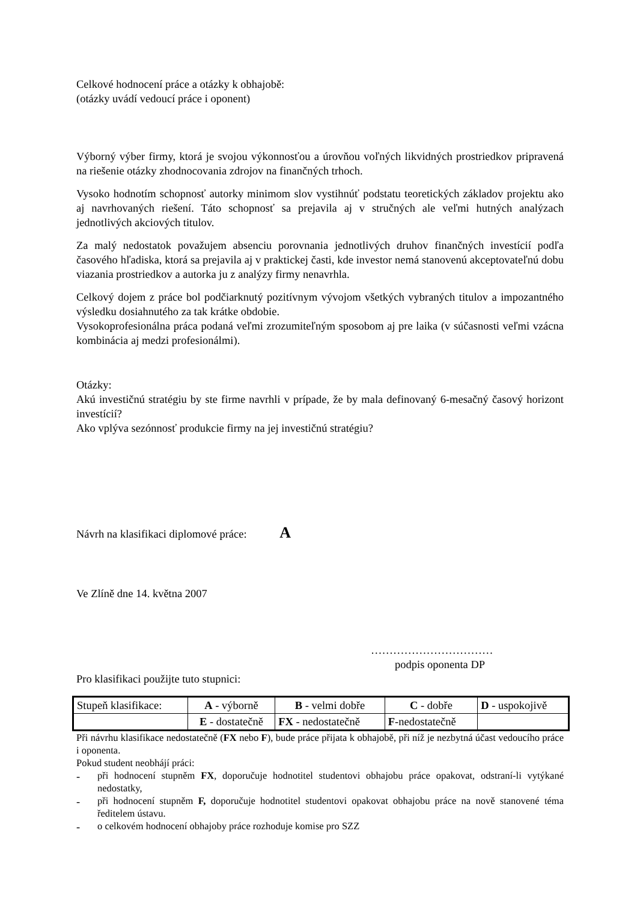Celkové hodnocení práce a otázky k obhajobě:
(otázky uvádí vedoucí práce i oponent)
Výborný výber firmy, ktorá je svojou výkonnosťou a úrovňou voľných likvidných prostriedkov pripravená na riešenie otázky zhodnocovania zdrojov na finančných trhoch.
Vysoko hodnotím schopnosť autorky minimom slov vystihnúť podstatu teoretických základov projektu ako aj navrhovaných riešení. Táto schopnosť sa prejavila aj v stručných ale veľmi hutných analýzach jednotlivých akciových titulov.
Za malý nedostatok považujem absenciu porovnania jednotlivých druhov finančných investícií podľa časového hľadiska, ktorá sa prejavila aj v praktickej časti, kde investor nemá stanovenú akceptovateľnú dobu viazania prostriedkov a autorka ju z analýzy firmy nenavrhla.
Celkový dojem z práce bol podčiarknutý pozitívnym vývojom všetkých vybraných titulov a impozantného výsledku dosiahnutého za tak krátke obdobie.
Vysokoprofesionálna práca podaná veľmi zrozumiteľným sposobom aj pre laika (v súčasnosti veľmi vzácna kombinácia aj medzi profesionálmi).
Otázky:
Akú investičnú stratégiu by ste firme navrhli v prípade, že by mala definovaný 6-mesačný časový horizont investícií?
Ako vplýva sezónnosť produkcie firmy na jej investičnú stratégiu?
Návrh na klasifikaci diplomové práce: A
Ve Zlíně dne 14. května 2007
……………………………
podpis oponenta DP
Pro klasifikaci použijte tuto stupnici:
| Stupeň klasifikace: | A - výborně | B - velmi dobře | C - dobře | D - uspokojivě |
| | E - dostatečně | FX - nedostatečně | F -nedostatečně | |
Při návrhu klasifikace nedostatečně (FX nebo F), bude práce přijata k obhajobě, při níž je nezbytná účast vedoucího práce i oponenta.
Pokud student neobhájí práci:
-
při hodnocení stupněm FX, doporučuje hodnotitel studentovi obhajobu práce opakovat, odstraní-li vytýkané nedostatky,
-
při hodnocení stupněm F, doporučuje hodnotitel studentovi opakovat obhajobu práce na nově stanovené téma ředitelem ústavu.
-
o celkovém hodnocení obhajoby práce rozhoduje komise pro SZZ